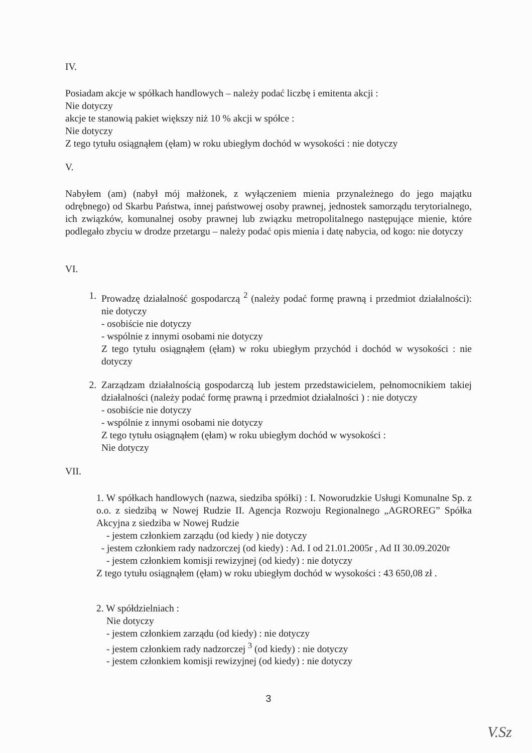IV.
Posiadam akcje w spółkach handlowych – należy podać liczbę i emitenta akcji :
Nie dotyczy
akcje te stanowią pakiet większy niż 10 % akcji w spółce :
Nie dotyczy
Z tego tytułu osiągnąłem (ęłam) w roku ubiegłym dochód w wysokości : nie dotyczy
V.
Nabyłem (am) (nabył mój małżonek, z wyłączeniem mienia przynależnego do jego majątku odrębnego) od Skarbu Państwa, innej państwowej osoby prawnej, jednostek samorządu terytorialnego, ich związków, komunalnej osoby prawnej lub związku metropolitalnego następujące mienie, które podlegało zbyciu w drodze przetargu – należy podać opis mienia i datę nabycia, od kogo: nie dotyczy
VI.
1. Prowadzę działalność gospodarczą <sup>2</sup> (należy podać formę prawną i przedmiot działalności): nie dotyczy
- osobiście nie dotyczy
- wspólnie z innymi osobami nie dotyczy
Z tego tytułu osiągnąłem (ęłam) w roku ubiegłym przychód i dochód w wysokości : nie dotyczy
2. Zarządzam działalnością gospodarczą lub jestem przedstawicielem, pełnomocnikiem takiej działalności (należy podać formę prawną i przedmiot działalności ) : nie dotyczy
- osobiście nie dotyczy
- wspólnie z innymi osobami nie dotyczy
Z tego tytułu osiągnąłem (ęłam) w roku ubiegłym dochód w wysokości :
Nie dotyczy
VII.
1. W spółkach handlowych (nazwa, siedziba spółki) : I. Noworudzkie Usługi Komunalne Sp. z o.o. z siedzibą w Nowej Rudzie II. Agencja Rozwoju Regionalnego „AGROREG” Spółka Akcyjna z siedziba w Nowej Rudzie
- jestem członkiem zarządu (od kiedy ) nie dotyczy
- jestem członkiem rady nadzorczej (od kiedy) : Ad. I od 21.01.2005r , Ad II 30.09.2020r
- jestem członkiem komisji rewizyjnej (od kiedy) : nie dotyczy
Z tego tytułu osiągnąłem (ęłam) w roku ubiegłym dochód w wysokości : 43 650,08 zł .
2. W spółdzielniach :
Nie dotyczy
- jestem członkiem zarządu (od kiedy) : nie dotyczy
- jestem członkiem rady nadzorczej <sup>3</sup> (od kiedy) : nie dotyczy
- jestem członkiem komisji rewizyjnej (od kiedy) : nie dotyczy
3
V.Sz